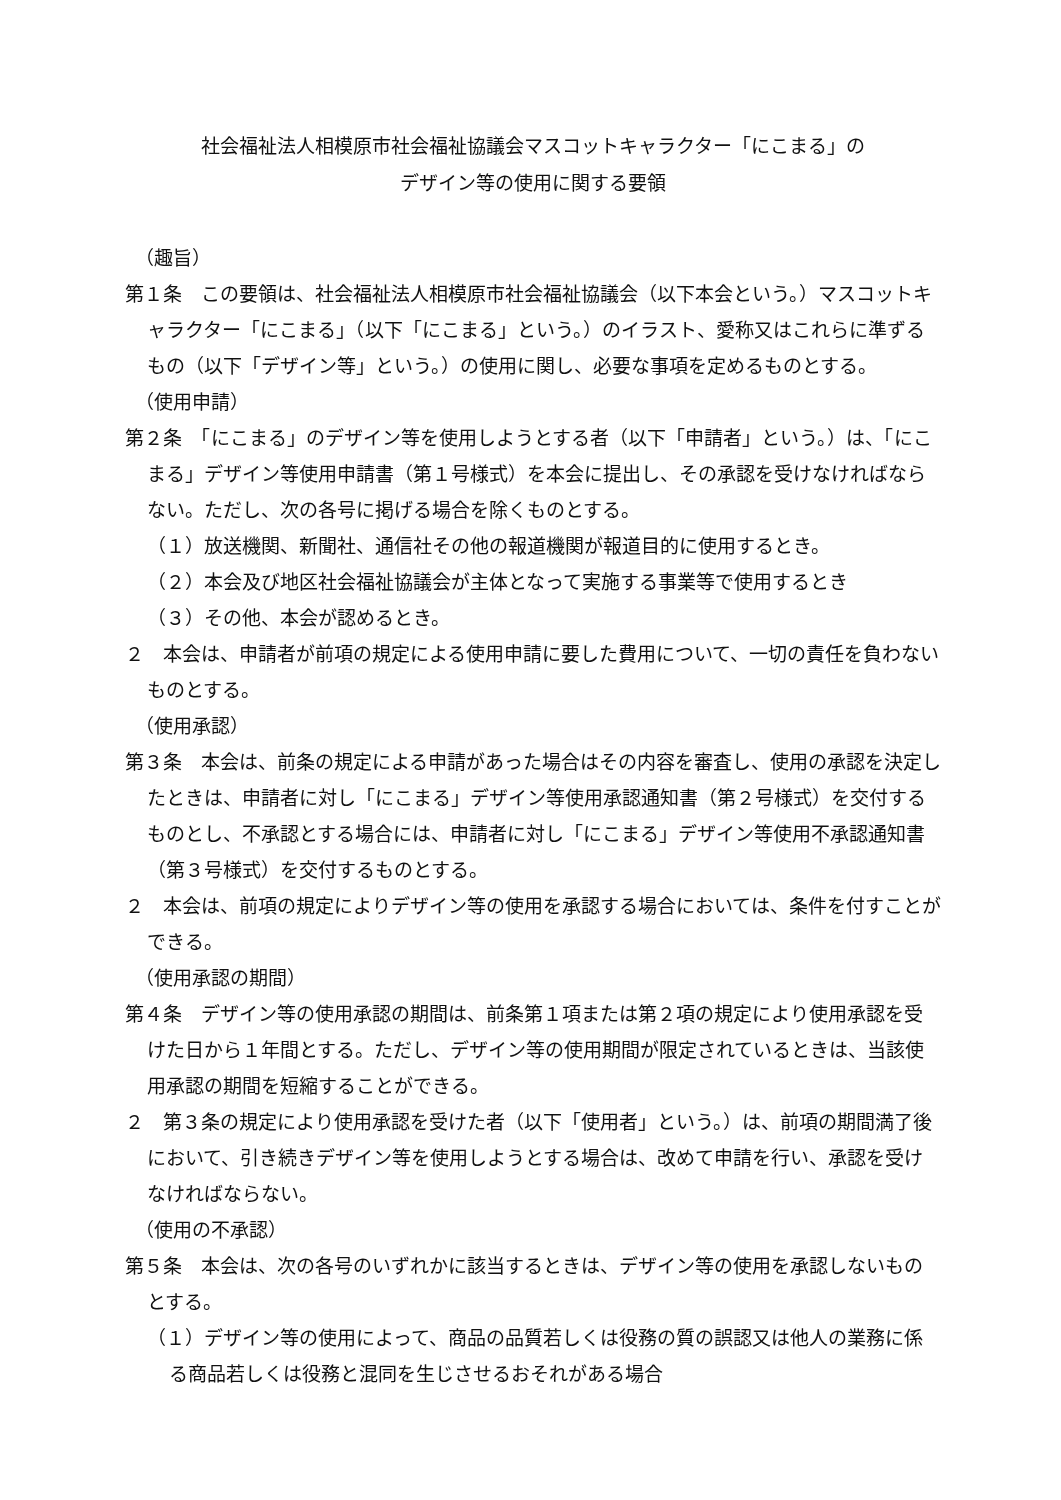社会福祉法人相模原市社会福祉協議会マスコットキャラクター「にこまる」の
デザイン等の使用に関する要領
（趣旨）
第１条　この要領は、社会福祉法人相模原市社会福祉協議会（以下本会という。）マスコットキャラクター「にこまる」（以下「にこまる」という。）のイラスト、愛称又はこれらに準ずるもの（以下「デザイン等」という。）の使用に関し、必要な事項を定めるものとする。
（使用申請）
第２条　「にこまる」のデザイン等を使用しようとする者（以下「申請者」という。）は、「にこまる」デザイン等使用申請書（第１号様式）を本会に提出し、その承認を受けなければならない。ただし、次の各号に掲げる場合を除くものとする。
（１）放送機関、新聞社、通信社その他の報道機関が報道目的に使用するとき。
（２）本会及び地区社会福祉協議会が主体となって実施する事業等で使用するとき
（３）その他、本会が認めるとき。
２　本会は、申請者が前項の規定による使用申請に要した費用について、一切の責任を負わないものとする。
（使用承認）
第３条　本会は、前条の規定による申請があった場合はその内容を審査し、使用の承認を決定したときは、申請者に対し「にこまる」デザイン等使用承認通知書（第２号様式）を交付するものとし、不承認とする場合には、申請者に対し「にこまる」デザイン等使用不承認通知書（第３号様式）を交付するものとする。
２　本会は、前項の規定によりデザイン等の使用を承認する場合においては、条件を付すことができる。
（使用承認の期間）
第４条　デザイン等の使用承認の期間は、前条第１項または第２項の規定により使用承認を受けた日から１年間とする。ただし、デザイン等の使用期間が限定されているときは、当該使用承認の期間を短縮することができる。
２　第３条の規定により使用承認を受けた者（以下「使用者」という。）は、前項の期間満了後において、引き続きデザイン等を使用しようとする場合は、改めて申請を行い、承認を受けなければならない。
（使用の不承認）
第５条　本会は、次の各号のいずれかに該当するときは、デザイン等の使用を承認しないものとする。
（１）デザイン等の使用によって、商品の品質若しくは役務の質の誤認又は他人の業務に係る商品若しくは役務と混同を生じさせるおそれがある場合